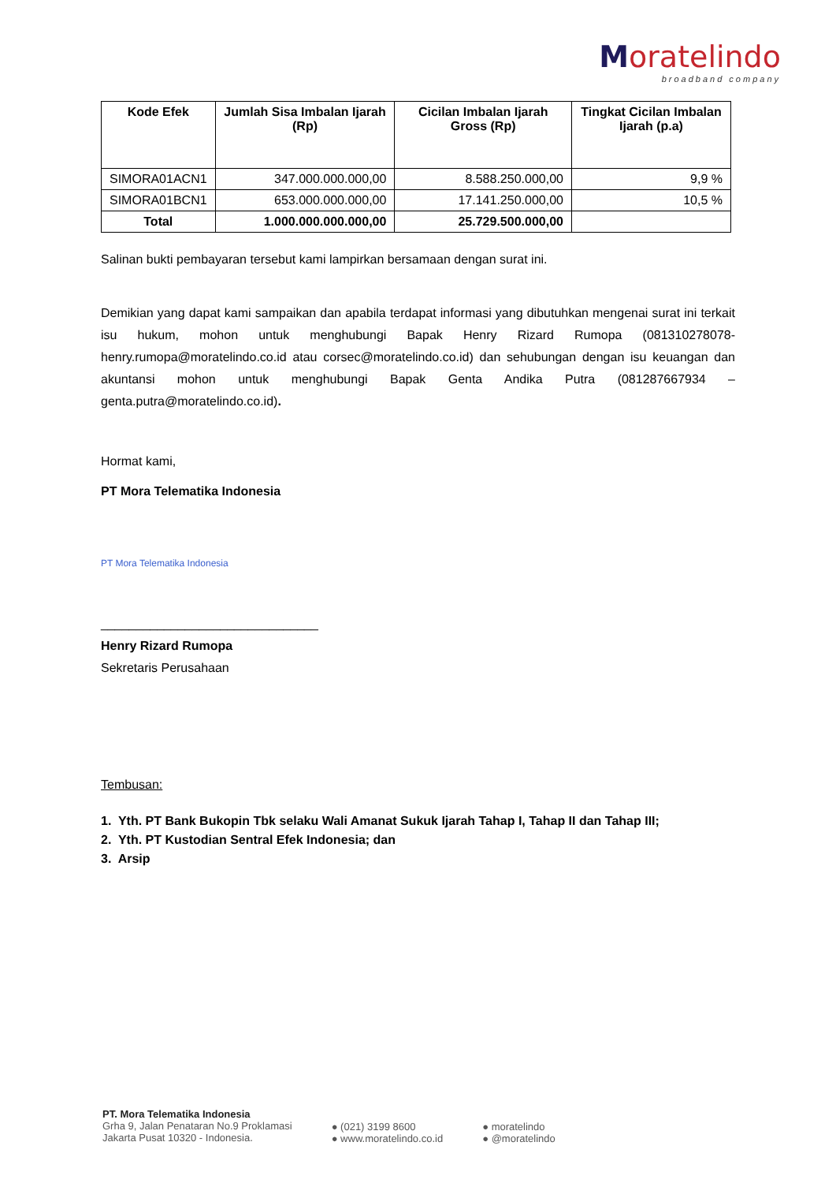Moratelindo
broadband company
| Kode Efek | Jumlah Sisa Imbalan Ijarah (Rp) | Cicilan Imbalan Ijarah Gross (Rp) | Tingkat Cicilan Imbalan Ijarah (p.a) |
| --- | --- | --- | --- |
| SIMORA01ACN1 | 347.000.000.000,00 | 8.588.250.000,00 | 9,9 % |
| SIMORA01BCN1 | 653.000.000.000,00 | 17.141.250.000,00 | 10,5 % |
| Total | 1.000.000.000.000,00 | 25.729.500.000,00 | |
Salinan bukti pembayaran tersebut kami lampirkan bersamaan dengan surat ini.
Demikian yang dapat kami sampaikan dan apabila terdapat informasi yang dibutuhkan mengenai surat ini terkait isu hukum, mohon untuk menghubungi Bapak Henry Rizard Rumopa (081310278078- henry.rumopa@moratelindo.co.id atau corsec@moratelindo.co.id) dan sehubungan dengan isu keuangan dan akuntansi mohon untuk menghubungi Bapak Genta Andika Putra (081287667934 – genta.putra@moratelindo.co.id).
Hormat kami,
PT Mora Telematika Indonesia
PT Mora Telematika Indonesia
_______________________________
Henry Rizard Rumopa
Sekretaris Perusahaan
Tembusan:
1. Yth. PT Bank Bukopin Tbk selaku Wali Amanat Sukuk Ijarah Tahap I, Tahap II dan Tahap III;
2. Yth. PT Kustodian Sentral Efek Indonesia; dan
3. Arsip
PT. Mora Telematika Indonesia
Grha 9, Jalan Penataran No.9 Proklamasi
Jakarta Pusat 10320 - Indonesia.
● (021) 3199 8600
● www.moratelindo.co.id
● moratelindo
● @moratelindo